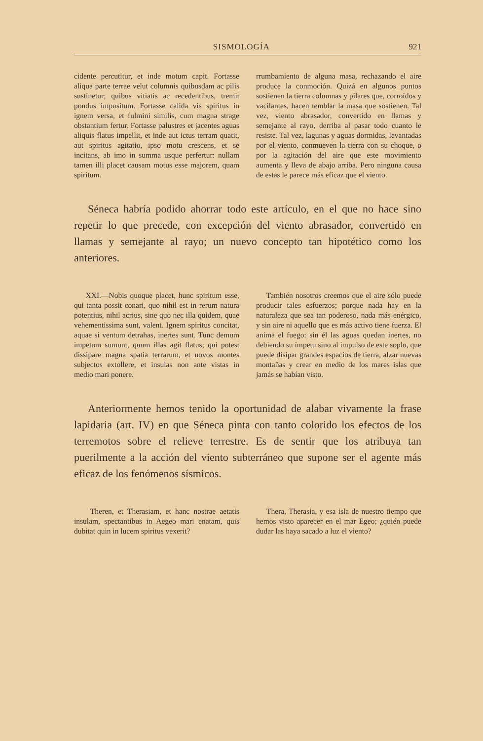SISMOLOGÍA 921
cidente percutitur, et inde motum capit. Fortasse aliqua parte terrae velut columnis quibusdam ac pilis sustinetur; quibus vitiatis ac recedentibus, tremit pondus impositum. Fortasse calida vis spiritus in ignem versa, et fulmini similis, cum magna strage obstantium fertur. Fortasse palustres et jacentes aguas aliquis flatus impellit, et inde aut ictus terram quatit, aut spiritus agitatio, ipso motu crescens, et se incitans, ab imo in summa usque perfertur: nullam tamen illi placet causam motus esse majorem, quam spiritum.
rrumbamiento de alguna masa, rechazando el aire produce la conmoción. Quizá en algunos puntos sostienen la tierra columnas y pilares que, corroídos y vacilantes, hacen temblar la masa que sostienen. Tal vez, viento abrasador, convertido en llamas y semejante al rayo, derriba al pasar todo cuanto le resiste. Tal vez, lagunas y aguas dormidas, levantadas por el viento, conmueven la tierra con su choque, o por la agitación del aire que este movimiento aumenta y lleva de abajo arriba. Pero ninguna causa de estas le parece más eficaz que el viento.
Séneca habría podido ahorrar todo este artículo, en el que no hace sino repetir lo que precede, con excepción del viento abrasador, convertido en llamas y semejante al rayo; un nuevo concepto tan hipotético como los anteriores.
XXI.—Nobis quoque placet, hunc spiritum esse, qui tanta possit conari, quo nihil est in rerum natura potentius, nihil acrius, sine quo nec illa quidem, quae vehementissima sunt, valent. Ignem spiritus concitat, aquae si ventum detrahas, inertes sunt. Tunc demum impetum sumunt, quum illas agit flatus; qui potest dissipare magna spatia terrarum, et novos montes subjectos extollere, et insulas non ante vistas in medio mari ponere.
También nosotros creemos que el aire sólo puede producir tales esfuerzos; porque nada hay en la naturaleza que sea tan poderoso, nada más enérgico, y sin aire ni aquello que es más activo tiene fuerza. El anima el fuego: sin él las aguas quedan inertes, no debiendo su ímpetu sino al impulso de este soplo, que puede disipar grandes espacios de tierra, alzar nuevas montañas y crear en medio de los mares islas que jamás se habían visto.
Anteriormente hemos tenido la oportunidad de alabar vivamente la frase lapidaria (art. IV) en que Séneca pinta con tanto colorido los efectos de los terremotos sobre el relieve terrestre. Es de sentir que los atribuya tan puerilmente a la acción del viento subterráneo que supone ser el agente más eficaz de los fenómenos sísmicos.
Theren, et Therasiam, et hanc nostrae aetatis insulam, spectantibus in Aegeo mari enatam, quis dubitat quin in lucem spiritus vexerit?
Thera, Therasia, y esa isla de nuestro tiempo que hemos visto aparecer en el mar Egeo; ¿quién puede dudar las haya sacado a luz el viento?